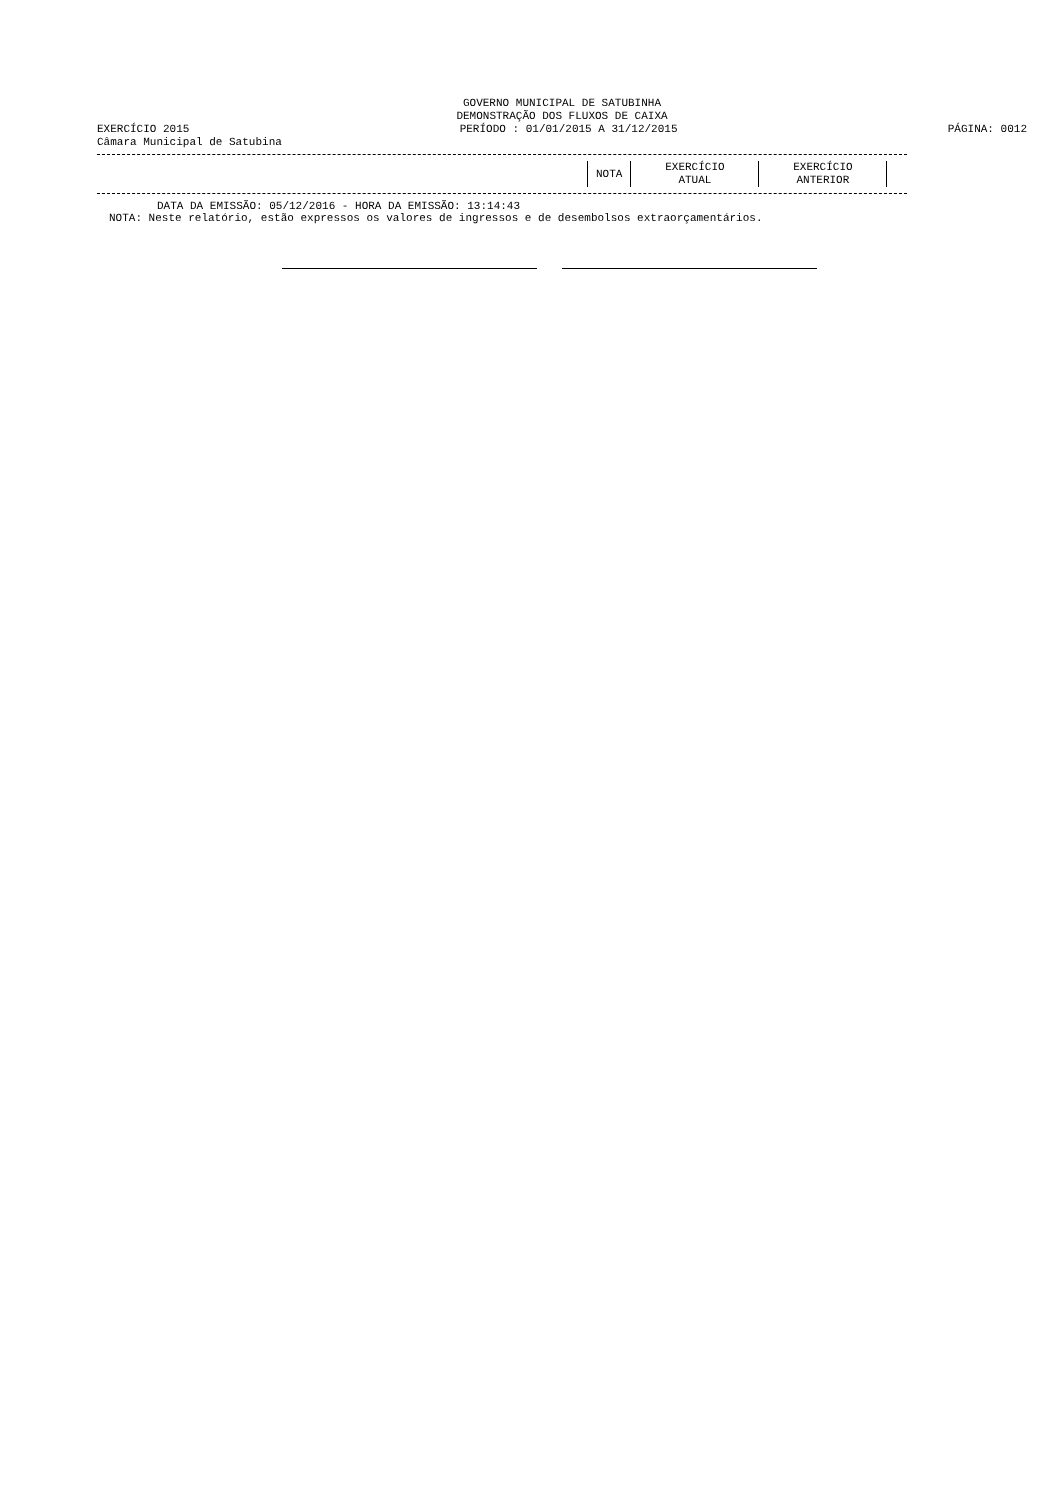GOVERNO MUNICIPAL DE SATUBINHA
DEMONSTRAÇÃO DOS FLUXOS DE CAIXA
EXERCÍCIO 2015 PERÍODO : 01/01/2015 A 31/12/2015 PÁGINA: 0012
Câmara Municipal de Satubina
| NOTA | EXERCÍCIO ATUAL | EXERCÍCIO ANTERIOR | |
DATA DA EMISSÃO: 05/12/2016 - HORA DA EMISSÃO: 13:14:43
NOTA: Neste relatório, estão expressos os valores de ingressos e de desembolsos extraorçamentários.